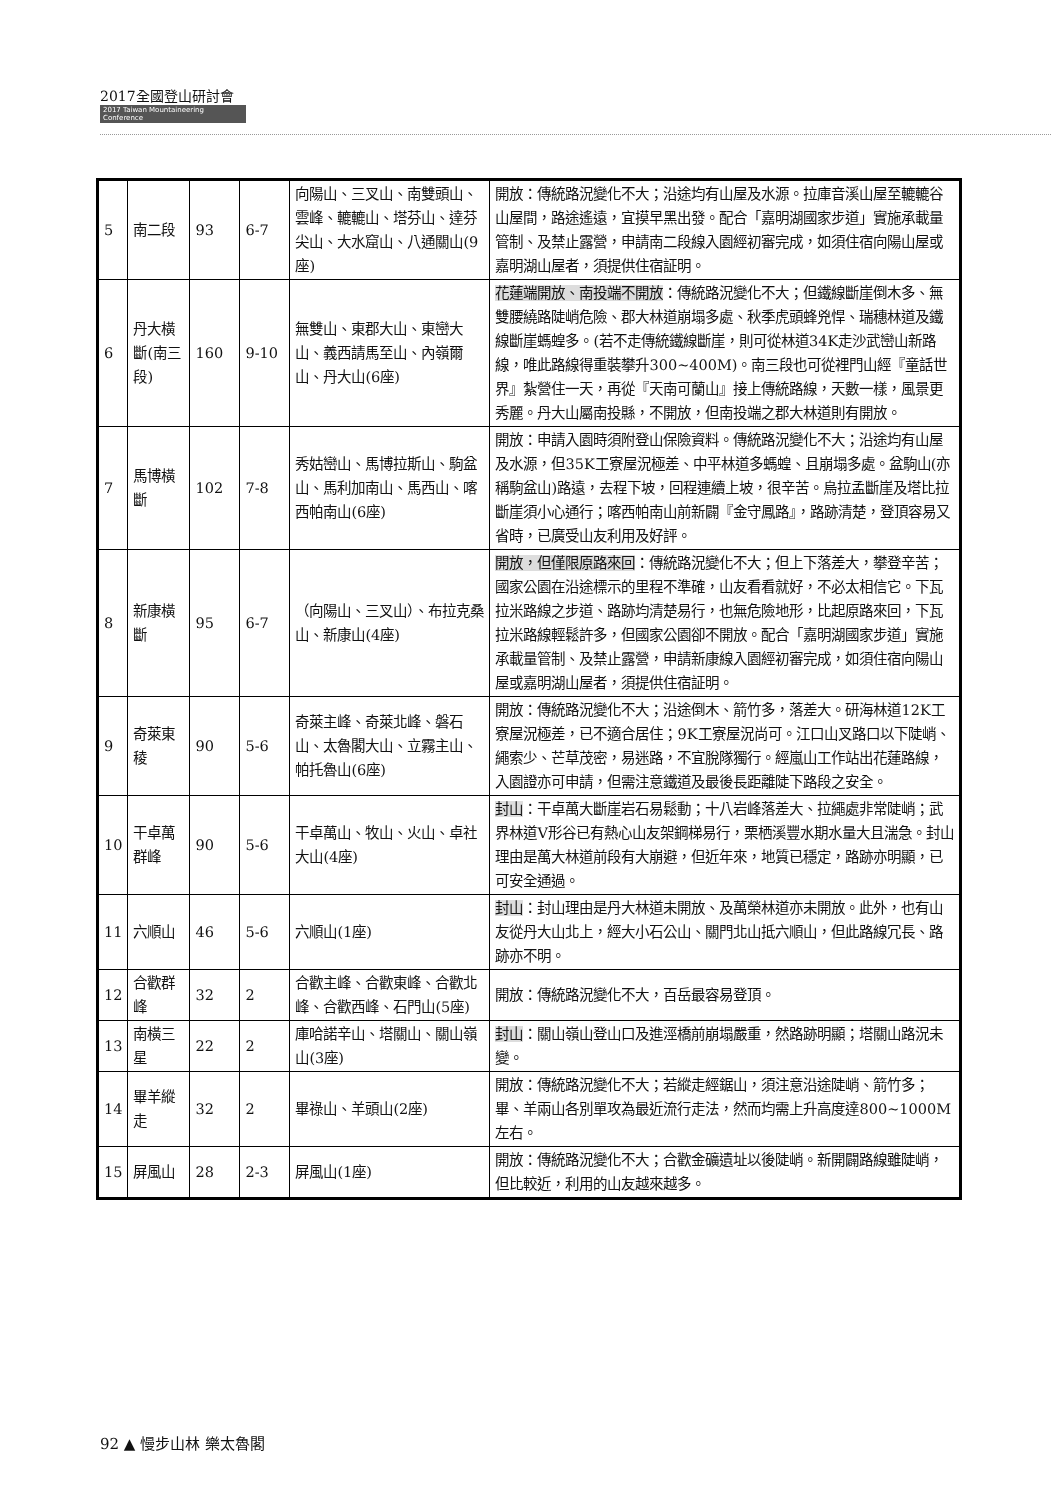2017全國登山研討會
2017 Taiwan Mountaineering Conference
| 5 | 南二段 | 93 | 6-7 | 向陽山、三叉山、南雙頭山、雲峰、轆轆山、塔芬山、達芬尖山、大水窟山、八通關山(9座) | 開放：傳統路況變化不大；沿途均有山屋及水源。拉庫音溪山屋至轆轆谷山屋間，路途遙遠，宜摸早黑出發。配合「嘉明湖國家步道」實施承載量管制、及禁止露營，申請南二段線入園經初審完成，如須住宿向陽山屋或嘉明湖山屋者，須提供住宿証明。 |
| 6 | 丹大橫斷(南三段) | 160 | 9-10 | 無雙山、東郡大山、東巒大山、義西請馬至山、內嶺爾山、丹大山(6座) | 花蓮端開放、南投端不開放 ：傳統路況變化不大；但鐵線斷崖倒木多、無雙腰繞路陡峭危險、郡大林道崩塌多處、秋季虎頭蜂兇悍、瑞穗林道及鐵線斷崖螞蝗多。(若不走傳統鐵線斷崖，則可從林道34K走沙武巒山新路線，唯此路線得重裝攀升300~400M)。南三段也可從裡門山經『童話世界』紮營住一天，再從『天南可蘭山』接上傳統路線，天數一樣，風景更秀麗。丹大山屬南投縣，不開放，但南投端之郡大林道則有開放。 |
| 7 | 馬博橫斷 | 102 | 7-8 | 秀姑巒山、馬博拉斯山、駒盆山、馬利加南山、馬西山、喀西帕南山(6座) | 開放：申請入園時須附登山保險資料。傳統路況變化不大；沿途均有山屋及水源，但35K工寮屋況極差、中平林道多螞蝗、且崩塌多處。盆駒山(亦稱駒盆山)路遠，去程下坡，回程連續上坡，很辛苦。烏拉孟斷崖及塔比拉斷崖須小心通行；喀西帕南山前新闢『金守鳳路』，路跡清楚，登頂容易又省時，已廣受山友利用及好評。 |
| 8 | 新康橫斷 | 95 | 6-7 | （向陽山、三叉山）、布拉克桑山、新康山(4座) | 開放，但僅限原路來回 ：傳統路況變化不大；但上下落差大，攀登辛苦；國家公園在沿途標示的里程不準確，山友看看就好，不必太相信它。下瓦拉米路線之步道、路跡均清楚易行，也無危險地形，比起原路來回，下瓦拉米路線輕鬆許多，但國家公園卻不開放。配合「嘉明湖國家步道」實施承載量管制、及禁止露營，申請新康線入園經初審完成，如須住宿向陽山屋或嘉明湖山屋者，須提供住宿証明。 |
| 9 | 奇萊東稜 | 90 | 5-6 | 奇萊主峰、奇萊北峰、磐石山、太魯閣大山、立霧主山、帕托魯山(6座) | 開放：傳統路況變化不大；沿途倒木、箭竹多，落差大。研海林道12K工寮屋況極差，已不適合居住；9K工寮屋況尚可。江口山叉路口以下陡峭、繩索少、芒草茂密，易迷路，不宜脫隊獨行。經嵐山工作站出花蓮路線，入園證亦可申請，但需注意鐵道及最後長距離陡下路段之安全。 |
| 10 | 干卓萬群峰 | 90 | 5-6 | 干卓萬山、牧山、火山、卓社大山(4座) | 封山 ：干卓萬大斷崖岩石易鬆動；十八岩峰落差大、拉繩處非常陡峭；武界林道V形谷已有熱心山友架鋼梯易行，栗栖溪豐水期水量大且湍急。封山理由是萬大林道前段有大崩避，但近年來，地質已穩定，路跡亦明顯，已可安全通過。 |
| 11 | 六順山 | 46 | 5-6 | 六順山(1座) | 封山 ：封山理由是丹大林道未開放、及萬榮林道亦未開放。此外，也有山友從丹大山北上，經大小石公山、關門北山抵六順山，但此路線冗長、路跡亦不明。 |
| 12 | 合歡群峰 | 32 | 2 | 合歡主峰、合歡東峰、合歡北峰、合歡西峰、石門山(5座) | 開放：傳統路況變化不大，百岳最容易登頂。 |
| 13 | 南橫三星 | 22 | 2 | 庫哈諾辛山、塔關山、關山嶺山(3座) | 封山 ：關山嶺山登山口及進涇橋前崩塌嚴重，然路跡明顯；塔關山路況未變。 |
| 14 | 畢羊縱走 | 32 | 2 | 畢祿山、羊頭山(2座) | 開放：傳統路況變化不大；若縱走經鋸山，須注意沿途陡峭、箭竹多；畢、羊兩山各別單攻為最近流行走法，然而均需上升高度達800~1000M左右。 |
| 15 | 屏風山 | 28 | 2-3 | 屏風山(1座) | 開放：傳統路況變化不大；合歡金礦遺址以後陡峭。新開闢路線雖陡峭，但比較近，利用的山友越來越多。 |
92 ▲ 慢步山林 樂太魯閣